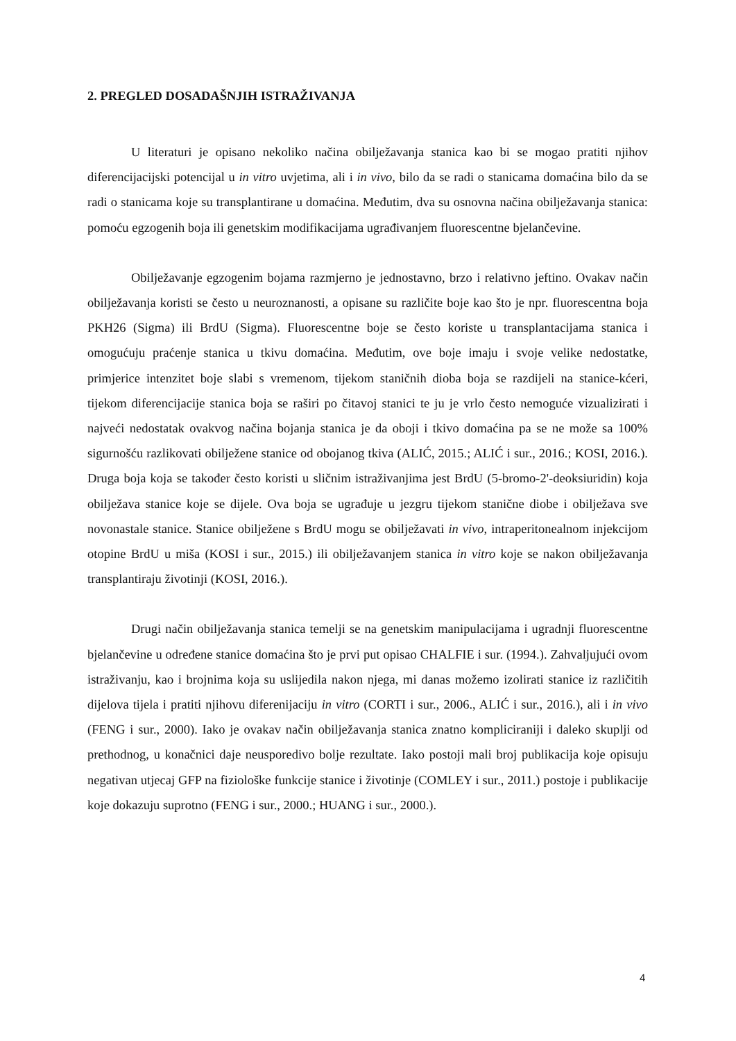2. PREGLED DOSADAŠNJIH ISTRAŽIVANJA
U literaturi je opisano nekoliko načina obilježavanja stanica kao bi se mogao pratiti njihov diferencijacijski potencijal u in vitro uvjetima, ali i in vivo, bilo da se radi o stanicama domaćina bilo da se radi o stanicama koje su transplantirane u domaćina. Međutim, dva su osnovna načina obilježavanja stanica: pomoću egzogenih boja ili genetskim modifikacijama ugrađivanjem fluorescentne bjelančevine.
Obilježavanje egzogenim bojama razmjerno je jednostavno, brzo i relativno jeftino. Ovakav način obilježavanja koristi se često u neuroznanosti, a opisane su različite boje kao što je npr. fluorescentna boja PKH26 (Sigma) ili BrdU (Sigma). Fluorescentne boje se često koriste u transplantacijama stanica i omogućuju praćenje stanica u tkivu domaćina. Međutim, ove boje imaju i svoje velike nedostatke, primjerice intenzitet boje slabi s vremenom, tijekom staničnih dioba boja se razdijeli na stanice-kćeri, tijekom diferencijacije stanica boja se raširi po čitavoj stanici te ju je vrlo često nemoguće vizualizirati i najveći nedostatak ovakvog načina bojanja stanica je da oboji i tkivo domaćina pa se ne može sa 100% sigurnošću razlikovati obilježene stanice od obojanog tkiva (ALIĆ, 2015.; ALIĆ i sur., 2016.; KOSI, 2016.). Druga boja koja se također često koristi u sličnim istraživanjima jest BrdU (5-bromo-2'-deoksiuridin) koja obilježava stanice koje se dijele. Ova boja se ugrađuje u jezgru tijekom stanične diobe i obilježava sve novonastale stanice. Stanice obilježene s BrdU mogu se obilježavati in vivo, intraperitonealnom injekcijom otopine BrdU u miša (KOSI i sur., 2015.) ili obilježavanjem stanica in vitro koje se nakon obilježavanja transplantiraju životinji (KOSI, 2016.).
Drugi način obilježavanja stanica temelji se na genetskim manipulacijama i ugradnji fluorescentne bjelančevine u određene stanice domaćina što je prvi put opisao CHALFIE i sur. (1994.). Zahvaljujući ovom istraživanju, kao i brojnima koja su uslijedila nakon njega, mi danas možemo izolirati stanice iz različitih dijelova tijela i pratiti njihovu diferenijaciju in vitro (CORTI i sur., 2006., ALIĆ i sur., 2016.), ali i in vivo (FENG i sur., 2000). Iako je ovakav način obilježavanja stanica znatno kompliciraniji i daleko skuplji od prethodnog, u konačnici daje neusporedivo bolje rezultate. Iako postoji mali broj publikacija koje opisuju negativan utjecaj GFP na fiziološke funkcije stanice i životinje (COMLEY i sur., 2011.) postoje i publikacije koje dokazuju suprotno (FENG i sur., 2000.; HUANG i sur., 2000.).
4